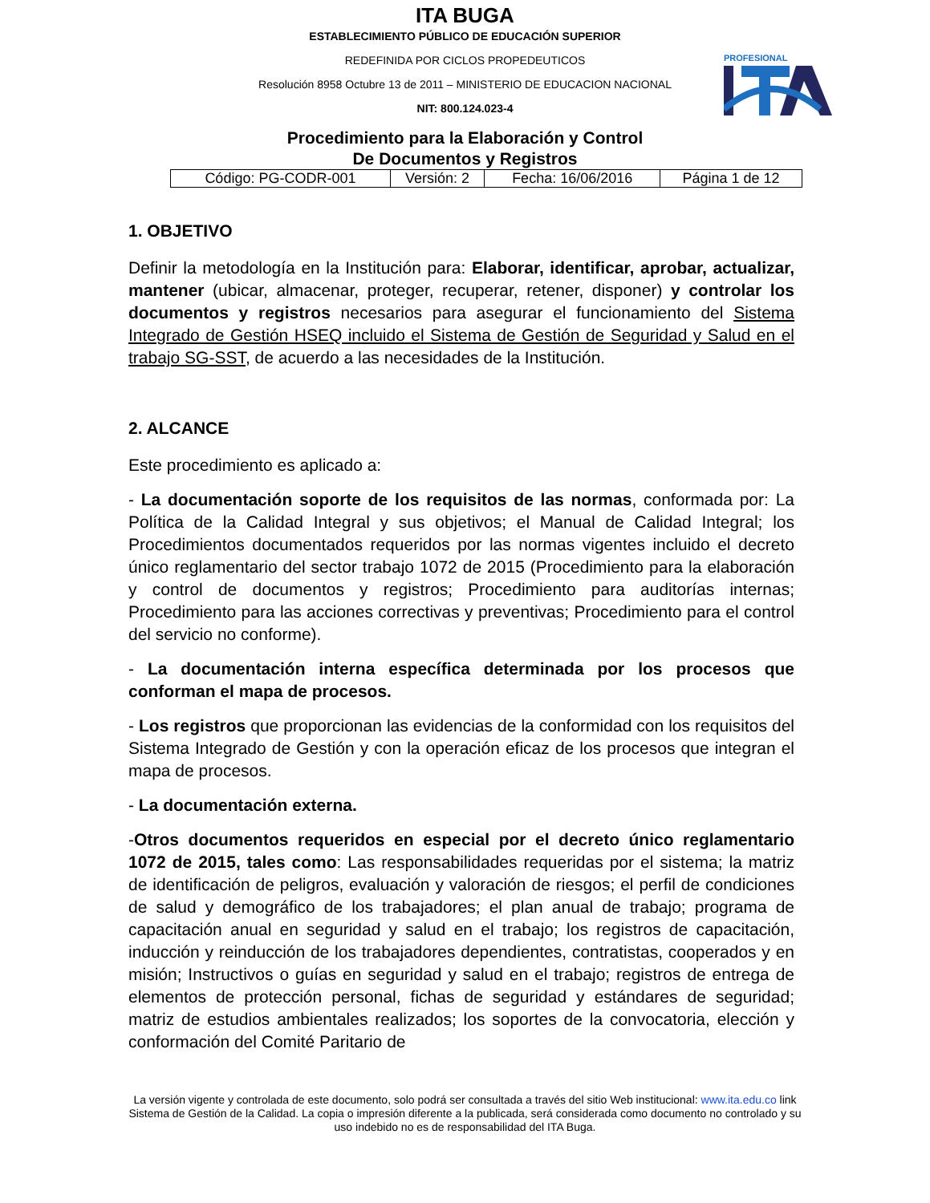ITA BUGA
ESTABLECIMIENTO PÚBLICO DE EDUCACIÓN SUPERIOR
REDEFINIDA POR CICLOS PROPEDEUTICOS
Resolución 8958 Octubre 13 de 2011 – MINISTERIO DE EDUCACION NACIONAL
NIT: 800.124.023-4
PROFESIONAL
Procedimiento para la Elaboración y Control
De Documentos y Registros
| Código: PG-CODR-001 | Versión: 2 | Fecha: 16/06/2016 | Página 1 de 12 |
1. OBJETIVO
Definir la metodología en la Institución para: Elaborar, identificar, aprobar, actualizar, mantener (ubicar, almacenar, proteger, recuperar, retener, disponer) y controlar los documentos y registros necesarios para asegurar el funcionamiento del Sistema Integrado de Gestión HSEQ incluido el Sistema de Gestión de Seguridad y Salud en el trabajo SG-SST, de acuerdo a las necesidades de la Institución.
2. ALCANCE
Este procedimiento es aplicado a:
- La documentación soporte de los requisitos de las normas, conformada por: La Política de la Calidad Integral y sus objetivos; el Manual de Calidad Integral; los Procedimientos documentados requeridos por las normas vigentes incluido el decreto único reglamentario del sector trabajo 1072 de 2015 (Procedimiento para la elaboración y control de documentos y registros; Procedimiento para auditorías internas; Procedimiento para las acciones correctivas y preventivas; Procedimiento para el control del servicio no conforme).
- La documentación interna específica determinada por los procesos que conforman el mapa de procesos.
- Los registros que proporcionan las evidencias de la conformidad con los requisitos del Sistema Integrado de Gestión y con la operación eficaz de los procesos que integran el mapa de procesos.
- La documentación externa.
-Otros documentos requeridos en especial por el decreto único reglamentario 1072 de 2015, tales como: Las responsabilidades requeridas por el sistema; la matriz de identificación de peligros, evaluación y valoración de riesgos; el perfil de condiciones de salud y demográfico de los trabajadores; el plan anual de trabajo; programa de capacitación anual en seguridad y salud en el trabajo; los registros de capacitación, inducción y reinducción de los trabajadores dependientes, contratistas, cooperados y en misión; Instructivos o guías en seguridad y salud en el trabajo; registros de entrega de elementos de protección personal, fichas de seguridad y estándares de seguridad; matriz de estudios ambientales realizados; los soportes de la convocatoria, elección y conformación del Comité Paritario de
La versión vigente y controlada de este documento, solo podrá ser consultada a través del sitio Web institucional: www.ita.edu.co link Sistema de Gestión de la Calidad. La copia o impresión diferente a la publicada, será considerada como documento no controlado y su uso indebido no es de responsabilidad del ITA Buga.